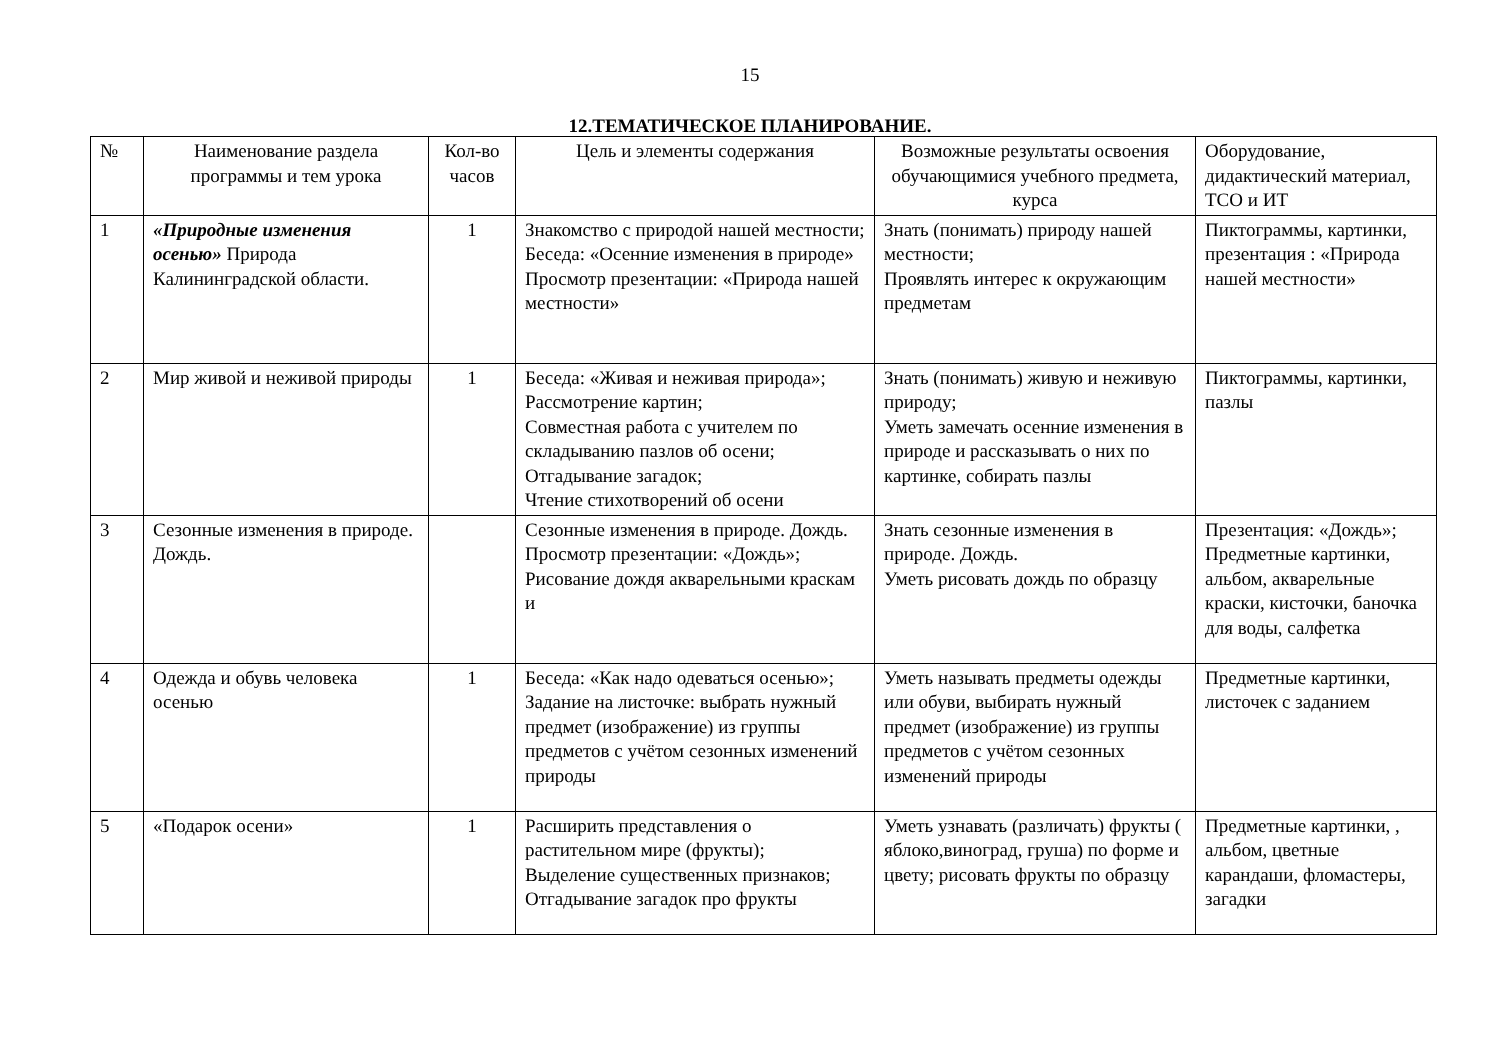15
12.ТЕМАТИЧЕСКОЕ ПЛАНИРОВАНИЕ.
| № | Наименование раздела программы и тем урока | Кол-во часов | Цель и элементы содержания | Возможные результаты освоения обучающимися учебного предмета, курса | Оборудование, дидактический материал, ТСО и ИТ |
| --- | --- | --- | --- | --- | --- |
| 1 | «Природные изменения осенью» Природа Калининградской области. | 1 | Знакомство с природой нашей местности; Беседа: «Осенние изменения в природе» Просмотр презентации: «Природа нашей местности» | Знать (понимать) природу нашей местности; Проявлять интерес к окружающим предметам | Пиктограммы, картинки, презентация : «Природа нашей местности» |
| 2 | Мир живой и неживой природы | 1 | Беседа: «Живая и неживая природа»; Рассмотрение картин; Совместная работа с учителем по складыванию пазлов об осени; Отгадывание загадок; Чтение стихотворений об осени | Знать (понимать) живую и неживую природу; Уметь замечать осенние изменения в природе и рассказывать о них по картинке, собирать пазлы | Пиктограммы, картинки, пазлы |
| 3 | Сезонные изменения в природе. Дождь. | | Сезонные изменения в природе. Дождь. Просмотр презентации: «Дождь»; Рисование дождя акварельными краскам и | Знать сезонные изменения в природе. Дождь. Уметь рисовать дождь по образцу | Презентация: «Дождь»; Предметные картинки, альбом, акварельные краски, кисточки, баночка для воды, салфетка |
| 4 | Одежда и обувь человека осенью | 1 | Беседа: «Как надо одеваться осенью»; Задание на листочке: выбрать нужный предмет (изображение) из группы предметов с учётом сезонных изменений природы | Уметь называть предметы одежды или обуви, выбирать нужный предмет (изображение) из группы предметов с учётом сезонных изменений природы | Предметные картинки, листочек с заданием |
| 5 | «Подарок осени» | 1 | Расширить представления о растительном мире (фрукты); Выделение существенных признаков; Отгадывание загадок про фрукты | Уметь узнавать (различать) фрукты ( яблоко,виноград, груша) по форме и цвету; рисовать фрукты по образцу | Предметные картинки, , альбом, цветные карандаши, фломастеры, загадки |